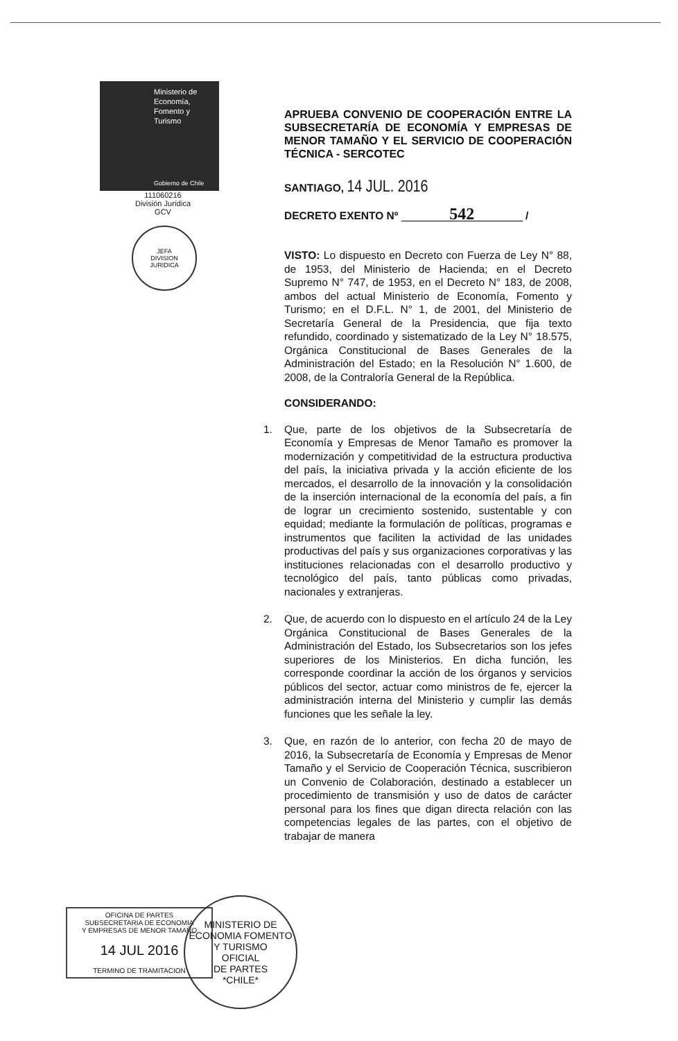Ministerio de
Economía,
Fomento y
Turismo
Gobierno de Chile
111060216
División Jurídica
GCV
JEFA
DIVISION
JURIDICA
APRUEBA CONVENIO DE COOPERACIÓN ENTRE LA SUBSECRETARÍA DE ECONOMÍA Y EMPRESAS DE MENOR TAMAÑO Y EL SERVICIO DE COOPERACIÓN TÉCNICA - SERCOTEC
SANTIAGO, 14 JUL. 2016
DECRETO EXENTO Nº 542 /
VISTO: Lo dispuesto en Decreto con Fuerza de Ley N° 88, de 1953, del Ministerio de Hacienda; en el Decreto Supremo N° 747, de 1953, en el Decreto N° 183, de 2008, ambos del actual Ministerio de Economía, Fomento y Turismo; en el D.F.L. N° 1, de 2001, del Ministerio de Secretaría General de la Presidencia, que fija texto refundido, coordinado y sistematizado de la Ley N° 18.575, Orgánica Constitucional de Bases Generales de la Administración del Estado; en la Resolución N° 1.600, de 2008, de la Contraloría General de la República.
CONSIDERANDO:
1. Que, parte de los objetivos de la Subsecretaría de Economía y Empresas de Menor Tamaño es promover la modernización y competitividad de la estructura productiva del país, la iniciativa privada y la acción eficiente de los mercados, el desarrollo de la innovación y la consolidación de la inserción internacional de la economía del país, a fin de lograr un crecimiento sostenido, sustentable y con equidad; mediante la formulación de políticas, programas e instrumentos que faciliten la actividad de las unidades productivas del país y sus organizaciones corporativas y las instituciones relacionadas con el desarrollo productivo y tecnológico del país, tanto públicas como privadas, nacionales y extranjeras.
2. Que, de acuerdo con lo dispuesto en el artículo 24 de la Ley Orgánica Constitucional de Bases Generales de la Administración del Estado, los Subsecretarios son los jefes superiores de los Ministerios. En dicha función, les corresponde coordinar la acción de los órganos y servicios públicos del sector, actuar como ministros de fe, ejercer la administración interna del Ministerio y cumplir las demás funciones que les señale la ley.
3. Que, en razón de lo anterior, con fecha 20 de mayo de 2016, la Subsecretaría de Economía y Empresas de Menor Tamaño y el Servicio de Cooperación Técnica, suscribieron un Convenio de Colaboración, destinado a establecer un procedimiento de transmisión y uso de datos de carácter personal para los fines que digan directa relación con las competencias legales de las partes, con el objetivo de trabajar de manera
OFICINA DE PARTES
SUBSECRETARIA DE ECONOMIA
Y EMPRESAS DE MENOR TAMAÑO
14 JUL 2016
TERMINO DE TRAMITACION
MINISTERIO DE ECONOMIA FOMENTO Y TURISMO
OFICIAL
DE PARTES
*CHILE*